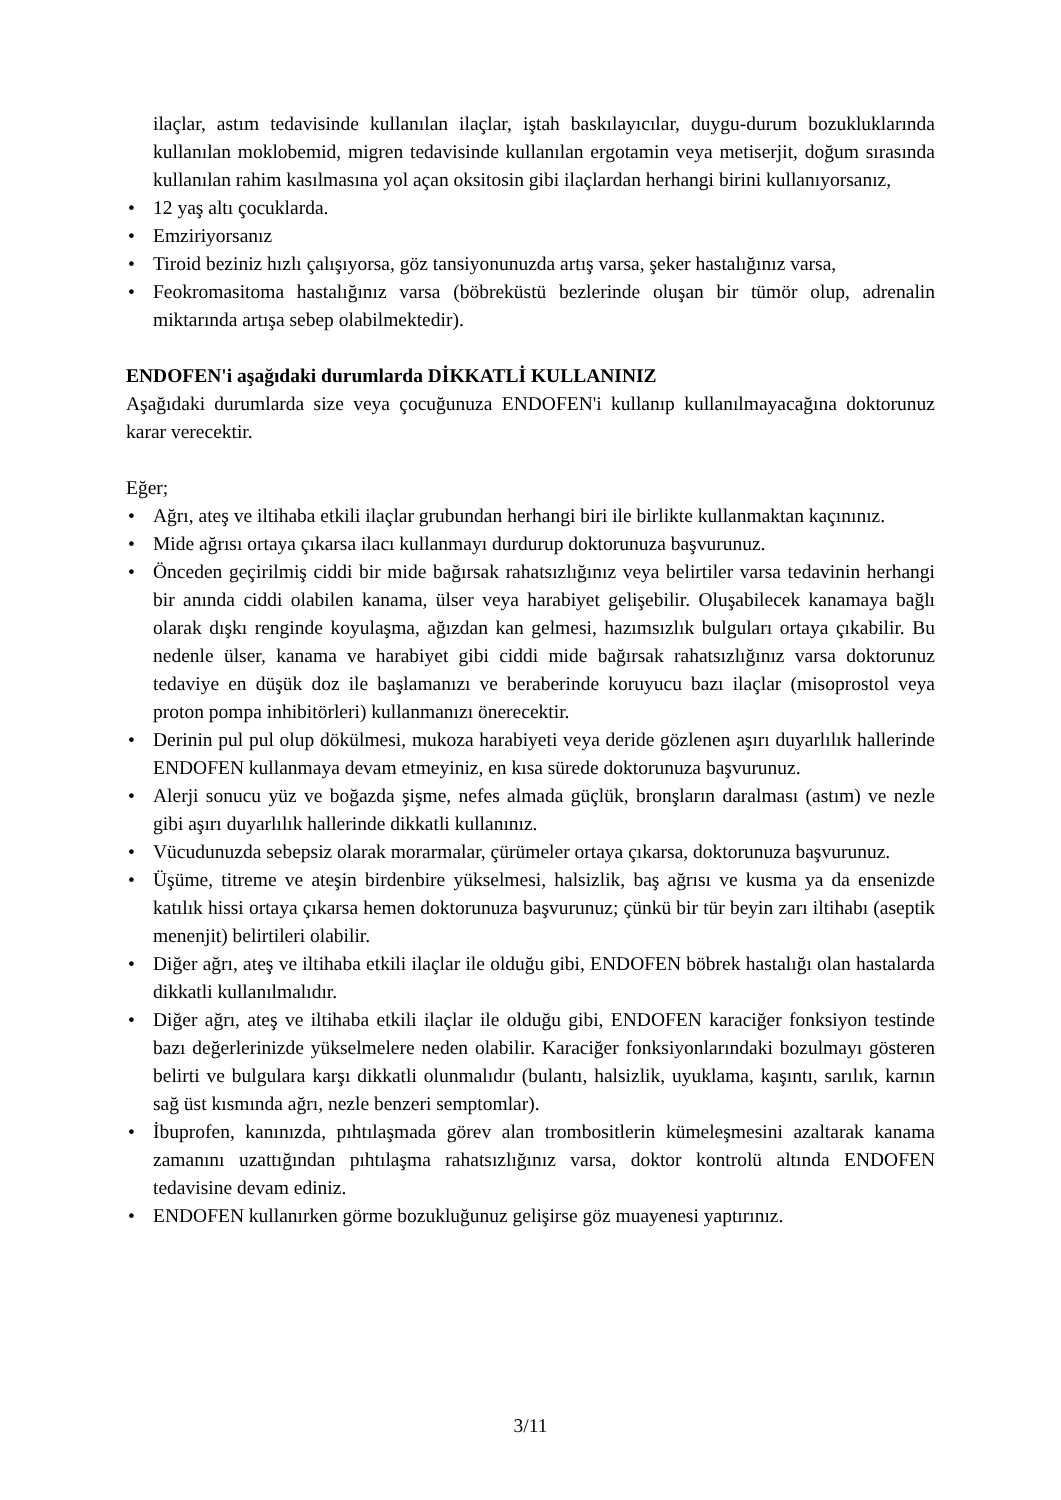ilaçlar, astım tedavisinde kullanılan ilaçlar, iştah baskılayıcılar, duygu-durum bozukluklarında kullanılan moklobemid, migren tedavisinde kullanılan ergotamin veya metiserjit, doğum sırasında kullanılan rahim kasılmasına yol açan oksitosin gibi ilaçlardan herhangi birini kullanıyorsanız,
• 12 yaş altı çocuklarda.
• Emziriyorsanız
• Tiroid beziniz hızlı çalışıyorsa, göz tansiyonunuzda artış varsa, şeker hastalığınız varsa,
• Feokromasitoma hastalığınız varsa (böbreküstü bezlerinde oluşan bir tümör olup, adrenalin miktarında artışa sebep olabilmektedir).
ENDOFEN'i aşağıdaki durumlarda DİKKATLİ KULLANINIZ
Aşağıdaki durumlarda size veya çocuğunuza ENDOFEN'i kullanıp kullanılmayacağına doktorunuz karar verecektir.
Eğer;
• Ağrı, ateş ve iltihaba etkili ilaçlar grubundan herhangi biri ile birlikte kullanmaktan kaçınınız.
• Mide ağrısı ortaya çıkarsa ilacı kullanmayı durdurup doktorunuza başvurunuz.
• Önceden geçirilmiş ciddi bir mide bağırsak rahatsızlığınız veya belirtiler varsa tedavinin herhangi bir anında ciddi olabilen kanama, ülser veya harabiyet gelişebilir. Oluşabilecek kanamaya bağlı olarak dışkı renginde koyulaşma, ağızdan kan gelmesi, hazımsızlık bulguları ortaya çıkabilir. Bu nedenle ülser, kanama ve harabiyet gibi ciddi mide bağırsak rahatsızlığınız varsa doktorunuz tedaviye en düşük doz ile başlamanızı ve beraberinde koruyucu bazı ilaçlar (misoprostol veya proton pompa inhibitörleri) kullanmanızı önerecektir.
• Derinin pul pul olup dökülmesi, mukoza harabiyeti veya deride gözlenen aşırı duyarlılık hallerinde ENDOFEN kullanmaya devam etmeyiniz, en kısa sürede doktorunuza başvurunuz.
• Alerji sonucu yüz ve boğazda şişme, nefes almada güçlük, bronşların daralması (astım) ve nezle gibi aşırı duyarlılık hallerinde dikkatli kullanınız.
• Vücudunuzda sebepsiz olarak morarmalar, çürümeler ortaya çıkarsa, doktorunuza başvurunuz.
• Üşüme, titreme ve ateşin birdenbire yükselmesi, halsizlik, baş ağrısı ve kusma ya da ensenizde katılık hissi ortaya çıkarsa hemen doktorunuza başvurunuz; çünkü bir tür beyin zarı iltihabı (aseptik menenjit) belirtileri olabilir.
• Diğer ağrı, ateş ve iltihaba etkili ilaçlar ile olduğu gibi, ENDOFEN böbrek hastalığı olan hastalarda dikkatli kullanılmalıdır.
• Diğer ağrı, ateş ve iltihaba etkili ilaçlar ile olduğu gibi, ENDOFEN karaciğer fonksiyon testinde bazı değerlerinizde yükselmelere neden olabilir. Karaciğer fonksiyonlarındaki bozulmayı gösteren belirti ve bulgulara karşı dikkatli olunmalıdır (bulantı, halsizlik, uyuklama, kaşıntı, sarılık, karnın sağ üst kısmında ağrı, nezle benzeri semptomlar).
• İbuprofen, kanınızda, pıhtılaşmada görev alan trombositlerin kümeleşmesini azaltarak kanama zamanını uzattığından pıhtılaşma rahatsızlığınız varsa, doktor kontrolü altında ENDOFEN tedavisine devam ediniz.
• ENDOFEN kullanırken görme bozukluğunuz gelişirse göz muayenesi yaptırınız.
3/11